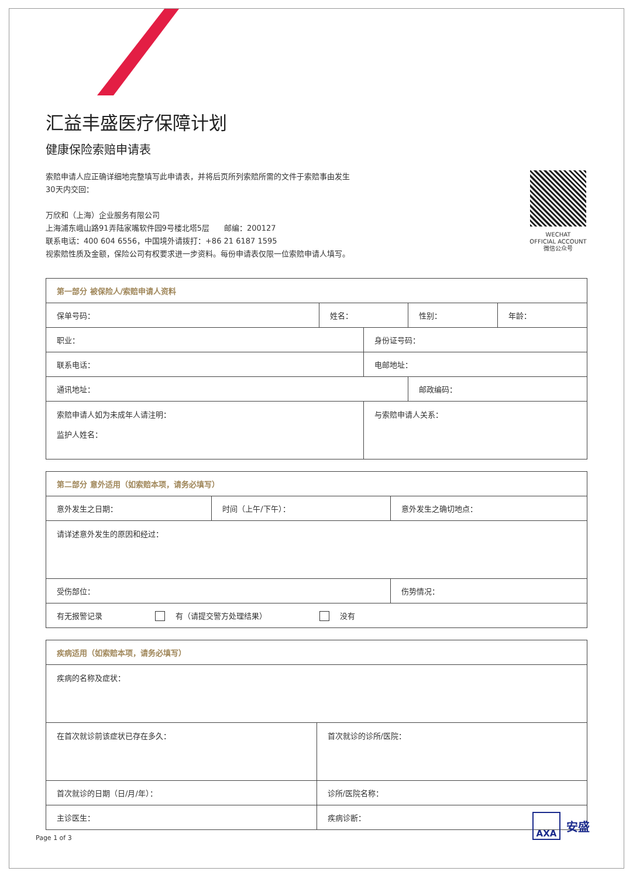汇益丰盛医疗保障计划
健康保险索赔申请表
索赔申请人应正确详细地完整填写此申请表，并将后页所列索赔所需的文件于索赔事由发生
30天内交回：
万欣和（上海）企业服务有限公司
上海浦东峨山路91弄陆家嘴软件园9号楼北塔5层 邮编：200127
联系电话：400 604 6556，中国境外请拨打：+86 21 6187 1595
视索赔性质及金额，保险公司有权要求进一步资料。每份申请表仅限一位索赔申请人填写。
WECHAT
OFFICIAL ACCOUNT
微信公众号
| 第一部分 被保险人/索赔申请人资料 | | | | |
| --- | --- | --- | --- | --- |
| 保单号码： | 姓名： | | 性别： | 年龄： |
| 职业： | | 身份证号码： | | |
| 联系电话： | | 电邮地址： | | |
| 通讯地址： | | | 邮政编码： | |
| 索赔申请人如为未成年人请注明： 监护人姓名： | | 与索赔申请人关系： | | |
| 第二部分 意外适用（如索赔本项，请务必填写） | | |
| --- | --- | --- |
| 意外发生之日期： | 时间（上午/下午）： | 意外发生之确切地点： |
| 请详述意外发生的原因和经过： | | |
| 受伤部位： | | 伤势情况： |
| 有无报警记录 有（请提交警方处理结果） 没有 | | |
| 疾病适用（如索赔本项，请务必填写） | |
| --- | --- |
| 疾病的名称及症状： | |
| 在首次就诊前该症状已存在多久： | 首次就诊的诊所/医院： |
| 首次就诊的日期（日/月/年）： | 诊所/医院名称： |
| 主诊医生： | 疾病诊断： |
Page 1 of 3
AXA
安盛